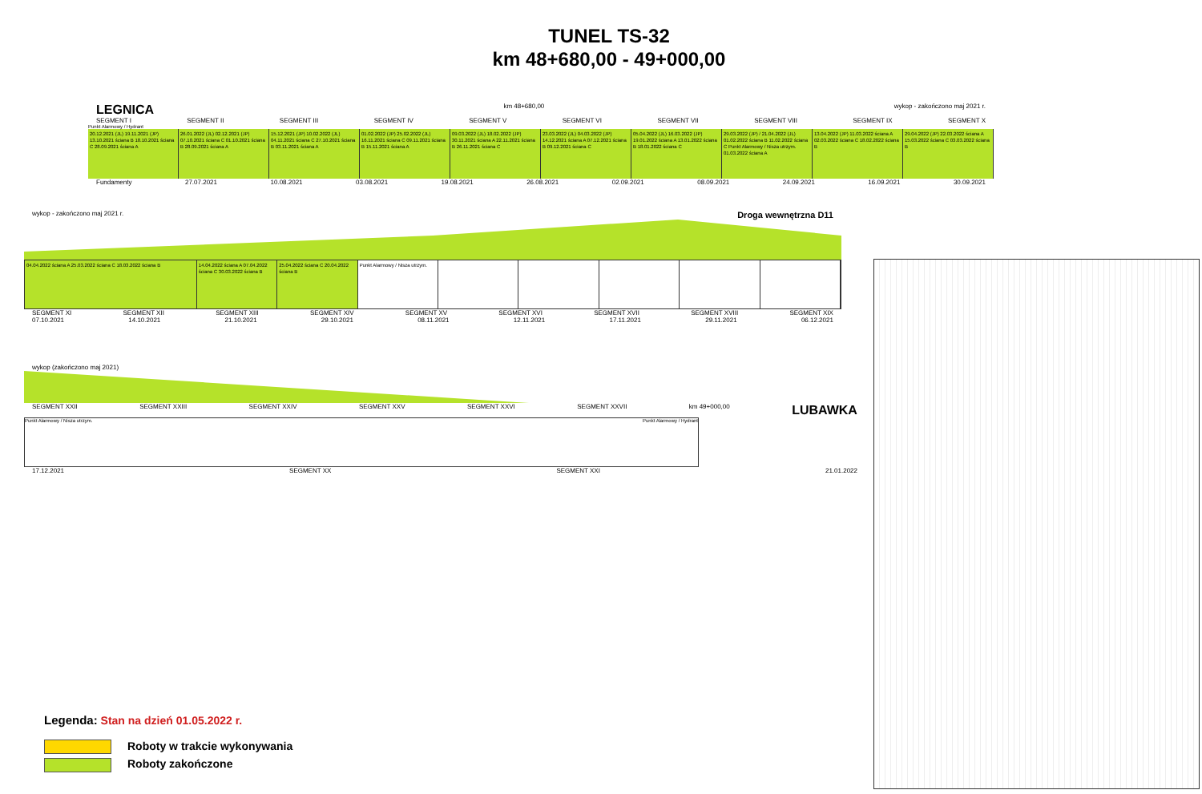TUNEL TS-32
km 48+680,00 - 49+000,00
LEGNICA km 48+680,00 wykop - zakończono maj 2021 r.
SEGMENT I SEGMENT II SEGMENT III SEGMENT IV SEGMENT V SEGMENT VI SEGMENT VII SEGMENT VIII SEGMENT IX SEGMENT X
Punkt Alarmowy / Hydrant
20.12.2021 (JL) 19.11.2021 (JP) 13.10.2021 ściana B 18.10.2021 ściana C 28.09.2021 ściana A
26.01.2022 (JL) 02.12.2021 (JP) 07.10.2021 ściana C 01.10.2021 ściana B 28.09.2021 ściana A
15.12.2021 (JP) 10.02.2022 (JL) 04.11.2021 ściana C 27.10.2021 ściana B 03.11.2021 ściana A
01.02.2022 (JP) 25.02.2022 (JL) 16.11.2021 ściana C 09.11.2021 ściana B 15.11.2021 ściana A
09.03.2022 (JL) 18.02.2022 (JP) 30.11.2021 ściana A 22.11.2021 ściana B 26.11.2021 ściana C
23.03.2022 (JL) 04.03.2022 (JP) 14.12.2021 ściana A 07.12.2021 ściana B 09.12.2021 ściana C
05.04.2022 (JL) 16.03.2022 (JP) 19.01.2022 ściana A 13.01.2022 ściana B 18.01.2022 ściana C
29.03.2022 (JP) / 21.04.2022 (JL) 01.02.2022 ściana B 11.02.2022 ściana C Punkt Alarmowy / Nisza utrzym. 01.03.2022 ściana A
13.04.2022 (JP) 11.03.2022 ściana A 02.03.2022 ściana C 18.02.2022 ściana B
29.04.2022 (JP) 22.03.2022 ściana A 15.03.2022 ściana C 03.03.2022 ściana B
Fundamenty 27.07.2021 10.08.2021 03.08.2021 19.08.2021 26.08.2021 02.09.2021 08.09.2021 24.09.2021 16.09.2021 30.09.2021
wykop - zakończono maj 2021 r. Droga wewnętrzna D11
04.04.2022 ściana A 25.03.2022 ściana C 18.03.2022 ściana B
14.04.2022 ściana A 07.04.2022 ściana C 30.03.2022 ściana B
25.04.2022 ściana C 20.04.2022 ściana B
Punkt Alarmowy / Nisza utrzym.
SEGMENT XI SEGMENT XII SEGMENT XIII SEGMENT XIV SEGMENT XV SEGMENT XVI SEGMENT XVII SEGMENT XVIII SEGMENT XIX
07.10.2021 14.10.2021 21.10.2021 29.10.2021 08.11.2021 12.11.2021 17.11.2021 29.11.2021 06.12.2021
wykop (zakończono maj 2021)
SEGMENT XXII SEGMENT XXIII SEGMENT XXIV SEGMENT XXV SEGMENT XXVI SEGMENT XXVII km 49+000,00 LUBAWKA
Punkt Alarmowy / Nisza utrzym. Punkt Alarmowy / Hydrant
17.12.2021 SEGMENT XX SEGMENT XXI 21.01.2022
Legenda: Stan na dzień 01.05.2022 r.
Roboty w trakcie wykonywania
Roboty zakończone